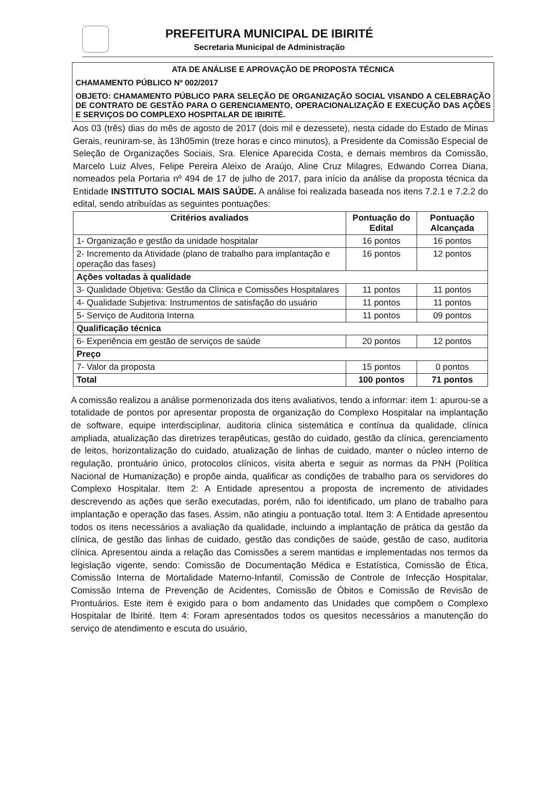PREFEITURA MUNICIPAL DE IBIRITÉ
Secretaria Municipal de Administração
ATA DE ANÁLISE E APROVAÇÃO DE PROPOSTA TÉCNICA
CHAMAMENTO PÚBLICO Nº 002/2017
OBJETO: CHAMAMENTO PÚBLICO PARA SELEÇÃO DE ORGANIZAÇÃO SOCIAL VISANDO A CELEBRAÇÃO DE CONTRATO DE GESTÃO PARA O GERENCIAMENTO, OPERACIONALIZAÇÃO E EXECUÇÃO DAS AÇÕES E SERVIÇOS DO COMPLEXO HOSPITALAR DE IBIRITÉ.
Aos 03 (três) dias do mês de agosto de 2017 (dois mil e dezessete), nesta cidade do Estado de Minas Gerais, reuniram-se, às 13h05min (treze horas e cinco minutos), a Presidente da Comissão Especial de Seleção de Organizações Sociais, Sra. Elenice Aparecida Costa, e demais membros da Comissão, Marcelo Luiz Alves, Felipe Pereira Aleixo de Araújo, Aline Cruz Milagres, Edwando Correa Diana, nomeados pela Portaria nº 494 de 17 de julho de 2017, para início da análise da proposta técnica da Entidade INSTITUTO SOCIAL MAIS SAÚDE. A análise foi realizada baseada nos itens 7.2.1 e 7.2.2 do edital, sendo atribuídas as seguintes pontuações:
| Critérios avaliados | Pontuação do Edital | Pontuação Alcançada |
| --- | --- | --- |
| 1- Organização e gestão da unidade hospitalar | 16 pontos | 16 pontos |
| 2- Incremento da Atividade (plano de trabalho para implantação e operação das fases) | 16 pontos | 12 pontos |
| Ações voltadas à qualidade | | |
| 3- Qualidade Objetiva: Gestão da Clínica e Comissões Hospitalares | 11 pontos | 11 pontos |
| 4- Qualidade Subjetiva: Instrumentos de satisfação do usuário | 11 pontos | 11 pontos |
| 5- Serviço de Auditoria Interna | 11 pontos | 09 pontos |
| Qualificação técnica | | |
| 6- Experiência em gestão de serviços de saúde | 20 pontos | 12 pontos |
| Preço | | |
| 7- Valor da proposta | 15 pontos | 0 pontos |
| Total | 100 pontos | 71 pontos |
A comissão realizou a análise pormenorizada dos itens avaliativos, tendo a informar: item 1: apurou-se a totalidade de pontos por apresentar proposta de organização do Complexo Hospitalar na implantação de software, equipe interdisciplinar, auditoria clínica sistemática e contínua da qualidade, clínica ampliada, atualização das diretrizes terapêuticas, gestão do cuidado, gestão da clínica, gerenciamento de leitos, horizontalização do cuidado, atualização de linhas de cuidado, manter o núcleo interno de regulação, prontuário único, protocolos clínicos, visita aberta e seguir as normas da PNH (Política Nacional de Humanização) e propõe ainda, qualificar as condições de trabalho para os servidores do Complexo Hospitalar. Item 2: A Entidade apresentou a proposta de incremento de atividades descrevendo as ações que serão executadas, porém, não foi identificado, um plano de trabalho para implantação e operação das fases. Assim, não atingiu a pontuação total. Item 3: A Entidade apresentou todos os itens necessários a avaliação da qualidade, incluindo a implantação de prática da gestão da clínica, de gestão das linhas de cuidado, gestão das condições de saúde, gestão de caso, auditoria clínica. Apresentou ainda a relação das Comissões a serem mantidas e implementadas nos termos da legislação vigente, sendo: Comissão de Documentação Médica e Estatística, Comissão de Ética, Comissão Interna de Mortalidade Materno-Infantil, Comissão de Controle de Infecção Hospitalar, Comissão Interna de Prevenção de Acidentes, Comissão de Óbitos e Comissão de Revisão de Prontuários. Este item é exigido para o bom andamento das Unidades que compõem o Complexo Hospitalar de Ibirité. Item 4: Foram apresentados todos os quesitos necessários a manutenção do serviço de atendimento e escuta do usuário,